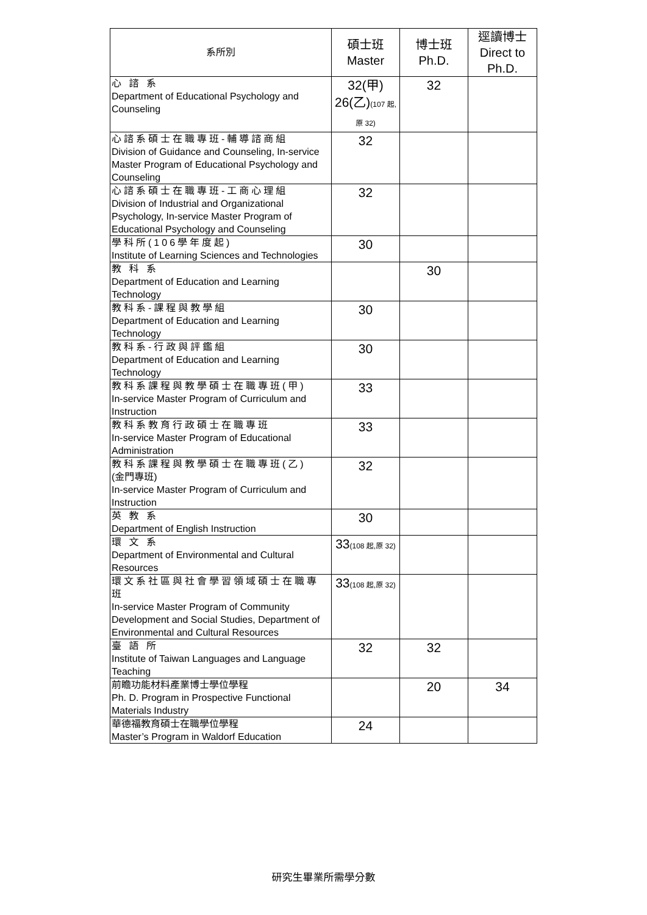| 系所別 | 碩士班 Master | 博士班 Ph.D. | 逕讀博士 Direct to Ph.D. |
| --- | --- | --- | --- |
| 心 諮 系 Department of Educational Psychology and Counseling | 32(甲) 26(乙) (107 起,原 32) | 32 | |
| 心諮系碩士在職專班-輔導諮商組 Division of Guidance and Counseling, In-service Master Program of Educational Psychology and Counseling | 32 | | |
| 心諮系碩士在職專班-工商心理組 Division of Industrial and Organizational Psychology, In-service Master Program of Educational Psychology and Counseling | 32 | | |
| 學科所(106學年度起) Institute of Learning Sciences and Technologies | 30 | | |
| 教 科 系 Department of Education and Learning Technology | | 30 | |
| 教科系-課程與教學組 Department of Education and Learning Technology | 30 | | |
| 教科系-行政與評鑑組 Department of Education and Learning Technology | 30 | | |
| 教科系課程與教學碩士在職專班(甲) In-service Master Program of Curriculum and Instruction | 33 | | |
| 教科系教育行政碩士在職專班 In-service Master Program of Educational Administration | 33 | | |
| 教科系課程與教學碩士在職專班(乙) (金門專班) In-service Master Program of Curriculum and Instruction | 32 | | |
| 英 教 系 Department of English Instruction | 30 | | |
| 環 文 系 Department of Environmental and Cultural Resources | 33 (108 起,原 32) | | |
| 環文系社區與社會學習領域碩士在職專班 In-service Master Program of Community Development and Social Studies, Department of Environmental and Cultural Resources | 33 (108 起,原 32) | | |
| 臺 語 所 Institute of Taiwan Languages and Language Teaching | 32 | 32 | |
| 前瞻功能材料產業博士學位學程 Ph. D. Program in Prospective Functional Materials Industry | | 20 | 34 |
| 華德福教育碩士在職學位學程 Master’s Program in Waldorf Education | 24 | | |
研究生畢業所需學分數